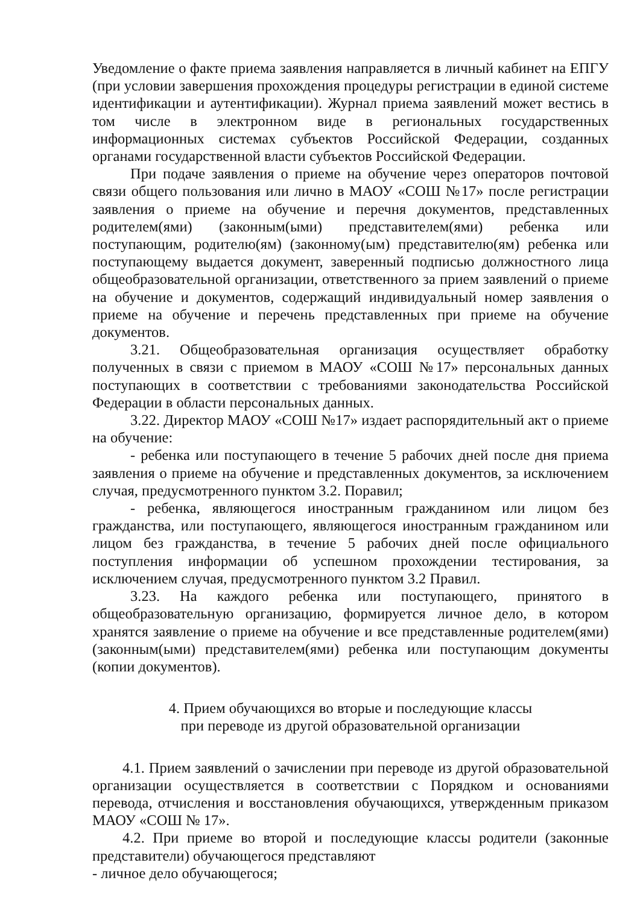Уведомление о факте приема заявления направляется в личный кабинет на ЕПГУ (при условии завершения прохождения процедуры регистрации в единой системе идентификации и аутентификации). Журнал приема заявлений может вестись в том числе в электронном виде в региональных государственных информационных системах субъектов Российской Федерации, созданных органами государственной власти субъектов Российской Федерации.
При подаче заявления о приеме на обучение через операторов почтовой связи общего пользования или лично в МАОУ «СОШ №17» после регистрации заявления о приеме на обучение и перечня документов, представленных родителем(ями) (законным(ыми) представителем(ями) ребенка или поступающим, родителю(ям) (законному(ым) представителю(ям) ребенка или поступающему выдается документ, заверенный подписью должностного лица общеобразовательной организации, ответственного за прием заявлений о приеме на обучение и документов, содержащий индивидуальный номер заявления о приеме на обучение и перечень представленных при приеме на обучение документов.
3.21. Общеобразовательная организация осуществляет обработку полученных в связи с приемом в МАОУ «СОШ №17» персональных данных поступающих в соответствии с требованиями законодательства Российской Федерации в области персональных данных.
3.22. Директор МАОУ «СОШ №17» издает распорядительный акт о приеме на обучение:
- ребенка или поступающего в течение 5 рабочих дней после дня приема заявления о приеме на обучение и представленных документов, за исключением случая, предусмотренного пунктом 3.2. Поравил;
- ребенка, являющегося иностранным гражданином или лицом без гражданства, или поступающего, являющегося иностранным гражданином или лицом без гражданства, в течение 5 рабочих дней после официального поступления информации об успешном прохождении тестирования, за исключением случая, предусмотренного пунктом 3.2 Правил.
3.23. На каждого ребенка или поступающего, принятого в общеобразовательную организацию, формируется личное дело, в котором хранятся заявление о приеме на обучение и все представленные родителем(ями) (законным(ыми) представителем(ями) ребенка или поступающим документы (копии документов).
4. Прием обучающихся во вторые и последующие классы
при переводе из другой образовательной организации
4.1. Прием заявлений о зачислении при переводе из другой образовательной организации осуществляется в соответствии с Порядком и основаниями перевода, отчисления и восстановления обучающихся, утвержденным приказом МАОУ «СОШ № 17».
4.2. При приеме во второй и последующие классы родители (законные представители) обучающегося представляют
- личное дело обучающегося;